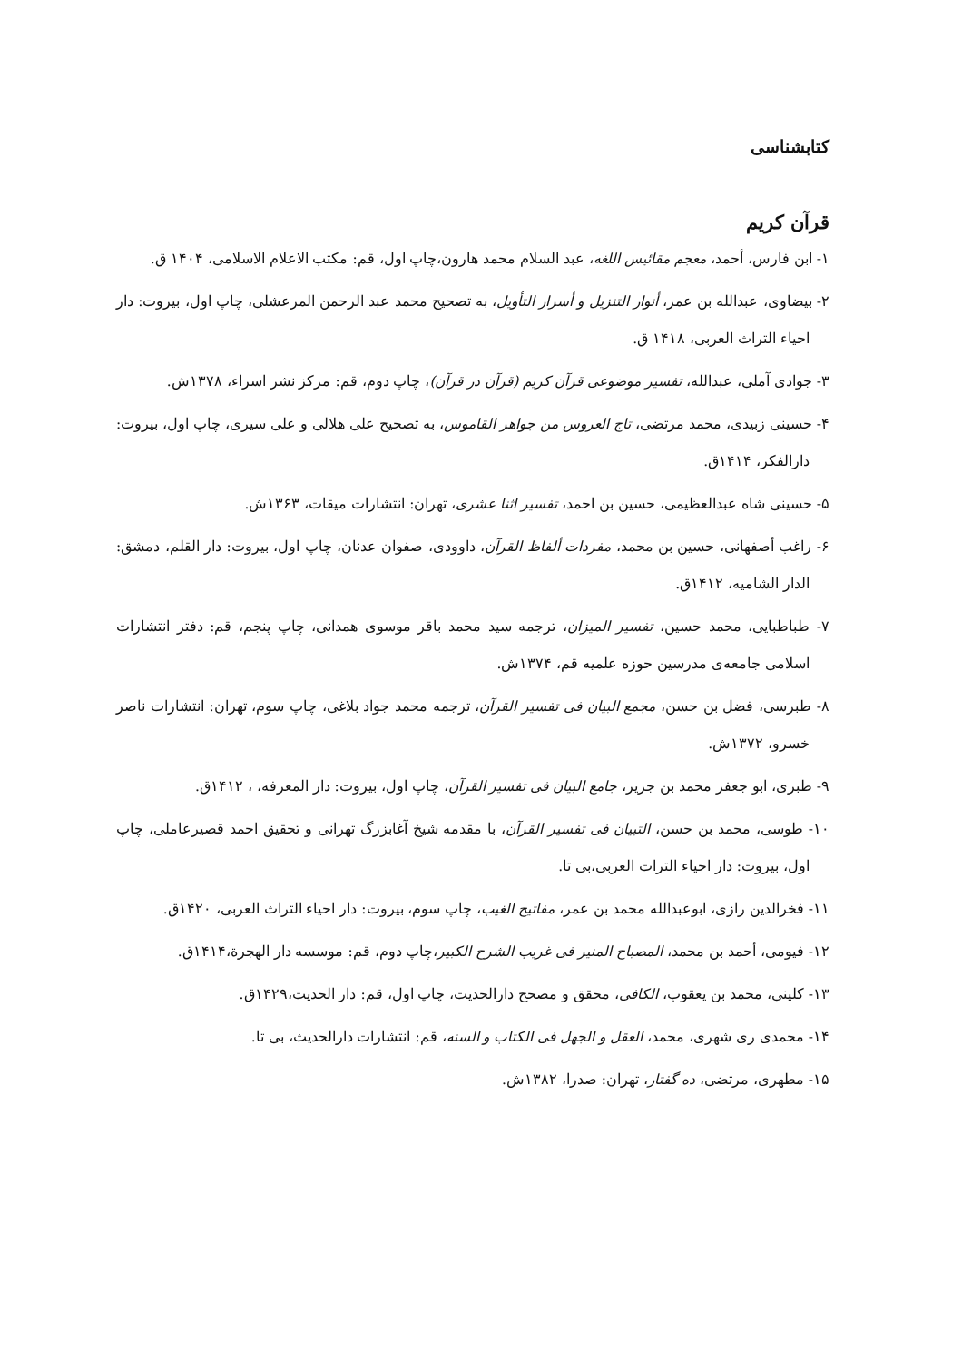کتابشناسی
قرآن کریم
۱- ابن فارس، أحمد، معجم مقائیس اللغه، عبد السلام محمد هارون،چاپ اول، قم: مکتب الاعلام الاسلامی، ۱۴۰۴ ق.
۲- بیضاوی، عبدالله بن عمر، أنوار التنزیل و أسرار التأویل، به تصحیح محمد عبد الرحمن المرعشلی، چاپ اول، بیروت: دار احیاء التراث العربی، ۱۴۱۸ ق.
۳- جوادی آملی، عبدالله، تفسیر موضوعی قرآن کریم (قرآن در قرآن)، چاپ دوم، قم: مرکز نشر اسراء، ۱۳۷۸ش.
۴- حسینی زبیدی، محمد مرتضی، تاج العروس من جواهر القاموس، به تصحیح علی هلالی و علی سیری، چاپ اول، بیروت: دارالفکر، ۱۴۱۴ق.
۵- حسینی شاه عبدالعظیمی، حسین بن احمد، تفسیر اثنا عشری، تهران: انتشارات میقات، ۱۳۶۳ش.
۶- راغب أصفهانی، حسین بن محمد، مفردات ألفاظ القرآن، داوودی، صفوان عدنان، چاپ اول، بیروت: دار القلم، دمشق: الدار الشامیه، ۱۴۱۲ق.
۷- طباطبایی، محمد حسین، تفسیر المیزان، ترجمه سید محمد باقر موسوی همدانی، چاپ پنجم، قم: دفتر انتشارات اسلامی جامعه‌ی مدرسین حوزه علمیه قم، ۱۳۷۴ش.
۸- طبرسی، فضل بن حسن، مجمع البیان فی تفسیر القرآن، ترجمه محمد جواد بلاغی، چاپ سوم، تهران: انتشارات ناصر خسرو، ۱۳۷۲ش.
۹- طبری، ابو جعفر محمد بن جریر، جامع البیان فی تفسیر القرآن، چاپ اول، بیروت: دار المعرفه، ، ۱۴۱۲ق.
۱۰- طوسی، محمد بن حسن، التبیان فی تفسیر القرآن، با مقدمه شیخ آغابزرگ تهرانی و تحقیق احمد قصیرعاملی، چاپ اول، بیروت: دار احیاء التراث العربی،بی تا.
۱۱- فخرالدین رازی، ابوعبدالله محمد بن عمر، مفاتیح الغیب، چاپ سوم، بیروت: دار احیاء التراث العربی، ۱۴۲۰ق.
۱۲- فیومی، أحمد بن محمد، المصباح المنیر فی غریب الشرح الکبیر،چاپ دوم، قم: موسسه دار الهجرة،۱۴۱۴ق.
۱۳- کلینی، محمد بن یعقوب، الکافی، محقق و مصحح دارالحدیث، چاپ اول، قم: دار الحدیث،۱۴۲۹ق.
۱۴- محمدی ری شهری، محمد، العقل و الجهل فی الکتاب و السنه، قم: انتشارات دارالحدیث، بی تا.
۱۵- مطهری، مرتضی، ده گفتار، تهران: صدرا، ۱۳۸۲ش.